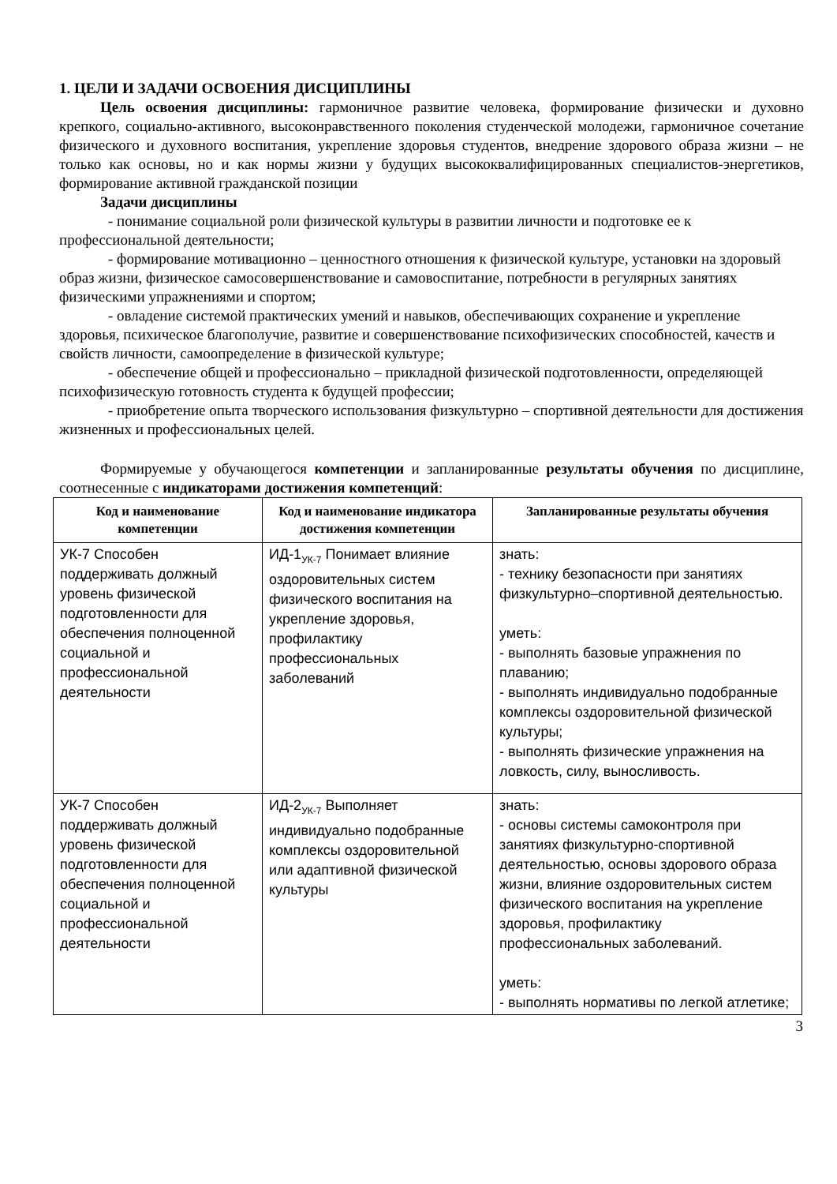1. ЦЕЛИ И ЗАДАЧИ ОСВОЕНИЯ ДИСЦИПЛИНЫ
Цель освоения дисциплины: гармоничное развитие человека, формирование физически и духовно крепкого, социально-активного, высоконравственного поколения студенческой молодежи, гармоничное сочетание физического и духовного воспитания, укрепление здоровья студентов, внедрение здорового образа жизни – не только как основы, но и как нормы жизни у будущих высококвалифицированных специалистов-энергетиков, формирование активной гражданской позиции
Задачи дисциплины
- понимание социальной роли физической культуры в развитии личности и подготовке ее к профессиональной деятельности;
- формирование мотивационно – ценностного отношения к физической культуре, установки на здоровый образ жизни, физическое самосовершенствование и самовоспитание, потребности в регулярных занятиях физическими упражнениями и спортом;
- овладение системой практических умений и навыков, обеспечивающих сохранение и укрепление здоровья, психическое благополучие, развитие и совершенствование психофизических способностей, качеств и свойств личности, самоопределение в физической культуре;
- обеспечение общей и профессионально – прикладной физической подготовленности, определяющей психофизическую готовность студента к будущей профессии;
- приобретение опыта творческого использования физкультурно – спортивной деятельности для достижения жизненных и профессиональных целей.
Формируемые у обучающегося компетенции и запланированные результаты обучения по дисциплине, соотнесенные с индикаторами достижения компетенций:
| Код и наименование компетенции | Код и наименование индикатора достижения компетенции | Запланированные результаты обучения |
| --- | --- | --- |
| УК-7 Способен поддерживать должный уровень физической подготовленности для обеспечения полноценной социальной и профессиональной деятельности | ИД-1<sub>УК-7</sub> Понимает влияние оздоровительных систем физического воспитания на укрепление здоровья, профилактику профессиональных заболеваний | знать: - технику безопасности при занятиях физкультурно–спортивной деятельностью. уметь: - выполнять базовые упражнения по плаванию; - выполнять индивидуально подобранные комплексы оздоровительной физической культуры; - выполнять физические упражнения на ловкость, силу, выносливость. |
| УК-7 Способен поддерживать должный уровень физической подготовленности для обеспечения полноценной социальной и профессиональной деятельности | ИД-2<sub>УК-7</sub> Выполняет индивидуально подобранные комплексы оздоровительной или адаптивной физической культуры | знать: - основы системы самоконтроля при занятиях физкультурно-спортивной деятельностью, основы здорового образа жизни, влияние оздоровительных систем физического воспитания на укрепление здоровья, профилактику профессиональных заболеваний. уметь: - выполнять нормативы по легкой атлетике; |
3